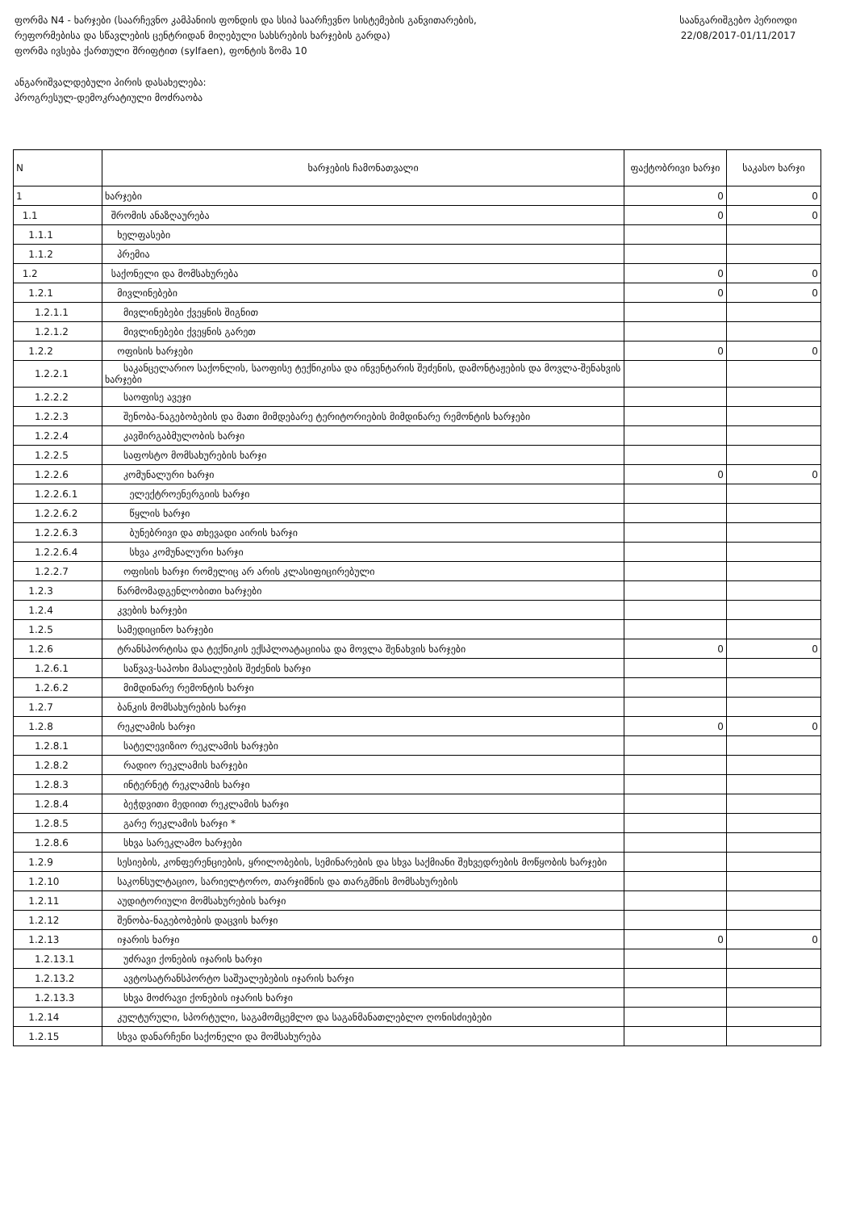ფორმა N4 - ხარჯები (საარჩევნო კამპანიის ფონდის და სსიპ საარჩევნო სისტემების განვითარების, რეფორმებისა და სწავლების ცენტრიდან მიღებული სახსრების ხარჯების გარდა)
ფორმა ივსება ქართული შრიფტით (sylfaen), ფონტის ზომა 10
საანგარიშგებო პერიოდი
22/08/2017-01/11/2017
ანგარიშვალდებული პირის დასახელება:
პროგრესულ-დემოკრატიული მოძრაობა
| N | ხარჯების ჩამონათვალი | ფაქტობრივი ხარჯი | საკასო ხარჯი |
| --- | --- | --- | --- |
| 1 | ხარჯები | 0 | 0 |
| 1.1 | შრომის ანაზღაურება | 0 | 0 |
| 1.1.1 | ხელფასები | | |
| 1.1.2 | პრემია | | |
| 1.2 | საქონელი და მომსახურება | 0 | 0 |
| 1.2.1 | მივლინებები | 0 | 0 |
| 1.2.1.1 | მივლინებები ქვეყნის შიგნით | | |
| 1.2.1.2 | მივლინებები ქვეყნის გარეთ | | |
| 1.2.2 | ოფისის ხარჯები | 0 | 0 |
| 1.2.2.1 | საკანცელარიო საქონლის, საოფისე ტექნიკისა და ინვენტარის შეძენის, დამონტაჟების და მოვლა-შენახვის ხარჯები | | |
| 1.2.2.2 | საოფისე ავეჯი | | |
| 1.2.2.3 | შენობა-ნაგებობების და მათი მიმდებარე ტერიტორიების მიმდინარე რემონტის ხარჯები | | |
| 1.2.2.4 | კავშირგაბმულობის ხარჯი | | |
| 1.2.2.5 | საფოსტო მომსახურების ხარჯი | | |
| 1.2.2.6 | კომუნალური ხარჯი | 0 | 0 |
| 1.2.2.6.1 | ელექტროენერგიის ხარჯი | | |
| 1.2.2.6.2 | წყლის ხარჯი | | |
| 1.2.2.6.3 | ბუნებრივი და თხევადი აირის ხარჯი | | |
| 1.2.2.6.4 | სხვა კომუნალური ხარჯი | | |
| 1.2.2.7 | ოფისის ხარჯი რომელიც არ არის კლასიფიცირებული | | |
| 1.2.3 | წარმომადგენლობითი ხარჯები | | |
| 1.2.4 | კვების ხარჯები | | |
| 1.2.5 | სამედიცინო ხარჯები | | |
| 1.2.6 | ტრანსპორტისა და ტექნიკის ექსპლოატაციისა და მოვლა შენახვის ხარჯები | 0 | 0 |
| 1.2.6.1 | საწვავ-საპოხი მასალების შეძენის ხარჯი | | |
| 1.2.6.2 | მიმდინარე რემონტის ხარჯი | | |
| 1.2.7 | ბანკის მომსახურების ხარჯი | | |
| 1.2.8 | რეკლამის ხარჯი | 0 | 0 |
| 1.2.8.1 | სატელევიზიო რეკლამის ხარჯები | | |
| 1.2.8.2 | რადიო რეკლამის ხარჯები | | |
| 1.2.8.3 | ინტერნეტ რეკლამის ხარჯი | | |
| 1.2.8.4 | ბეჭდვითი მედიით რეკლამის ხარჯი | | |
| 1.2.8.5 | გარე რეკლამის ხარჯი * | | |
| 1.2.8.6 | სხვა სარეკლამო ხარჯები | | |
| 1.2.9 | სესიების, კონფერენციების, ყრილობების, სემინარების და სხვა საქმიანი შეხვედრების მოწყობის ხარჯები | | |
| 1.2.10 | საკონსულტაციო, სარიელტორო, თარჯიმნის და თარგმნის მომსახურების | | |
| 1.2.11 | აუდიტორიული მომსახურების ხარჯი | | |
| 1.2.12 | შენობა-ნაგებობების დაცვის ხარჯი | | |
| 1.2.13 | იჯარის ხარჯი | 0 | 0 |
| 1.2.13.1 | უძრავი ქონების იჯარის ხარჯი | | |
| 1.2.13.2 | ავტოსატრანსპორტო საშუალებების იჯარის ხარჯი | | |
| 1.2.13.3 | სხვა მოძრავი ქონების იჯარის ხარჯი | | |
| 1.2.14 | კულტურული, სპორტული, საგამომცემლო და საგანმანათლებლო ღონისძიებები | | |
| 1.2.15 | სხვა დანარჩენი საქონელი და მომსახურება | | |